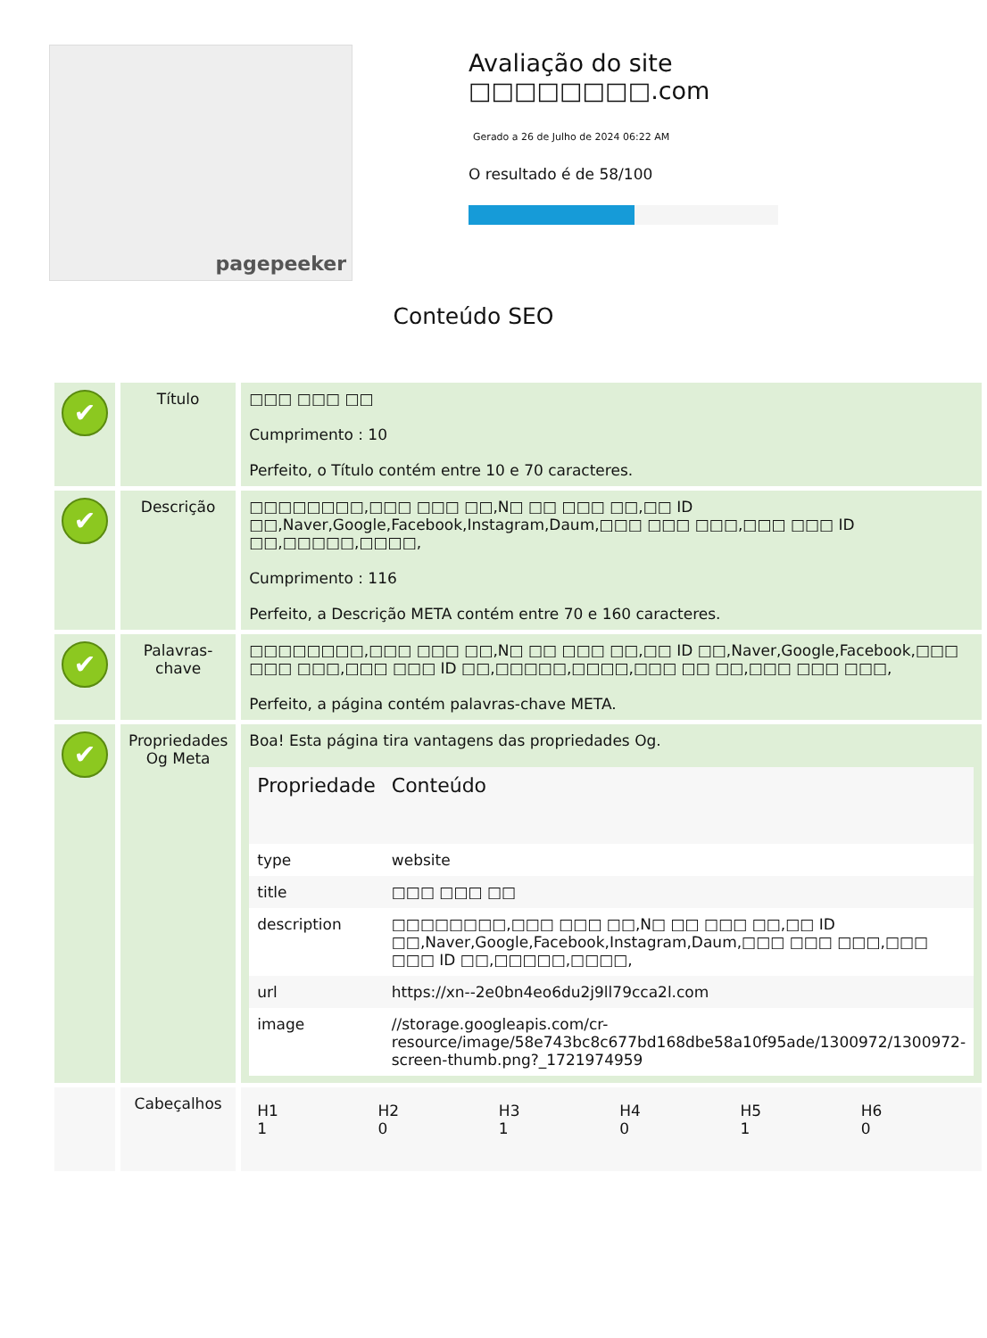pagepeeker
Avaliação do site □□□□□□□□.com
Gerado a 26 de Julho de 2024 06:22 AM
O resultado é de 58/100
Conteúdo SEO
| ✔ | Título | □□□ □□□ □□ Cumprimento : 10 Perfeito, o Título contém entre 10 e 70 caracteres. |
| ✔ | Descrição | □□□□□□□□,□□□ □□□ □□,N□ □□ □□□ □□,□□ ID □□,Naver,Google,Facebook,Instagram,Daum,□□□ □□□ □□□,□□□ □□□ ID □□,□□□□□,□□□□, Cumprimento : 116 Perfeito, a Descrição META contém entre 70 e 160 caracteres. |
| ✔ | Palavras-chave | □□□□□□□□,□□□ □□□ □□,N□ □□ □□□ □□,□□ ID □□,Naver,Google,Facebook,□□□ □□□ □□□,□□□ □□□ ID □□,□□□□□,□□□□,□□□ □□ □□,□□□ □□□ □□□, Perfeito, a página contém palavras-chave META. |
| ✔ | Propriedades Og Meta | Boa! Esta página tira vantagens das propriedades Og. / Propriedade / Conteúdo / / --- / --- / / type / website / / title / □□□ □□□ □□ / / description / □□□□□□□□,□□□ □□□ □□,N□ □□ □□□ □□,□□ ID □□,Naver,Google,Facebook,Instagram,Daum,□□□ □□□ □□□,□□□ □□□ ID □□,□□□□□,□□□□, / / url / https://xn--2e0bn4eo6du2j9ll79cca2l.com / / image / //storage.googleapis.com/cr-resource/image/58e743bc8c677bd168dbe58a10f95ade/1300972/1300972-screen-thumb.png?_1721974959 / |
| | Cabeçalhos | / H1 1 / H2 0 / H3 1 / H4 0 / H5 1 / H6 0 / |